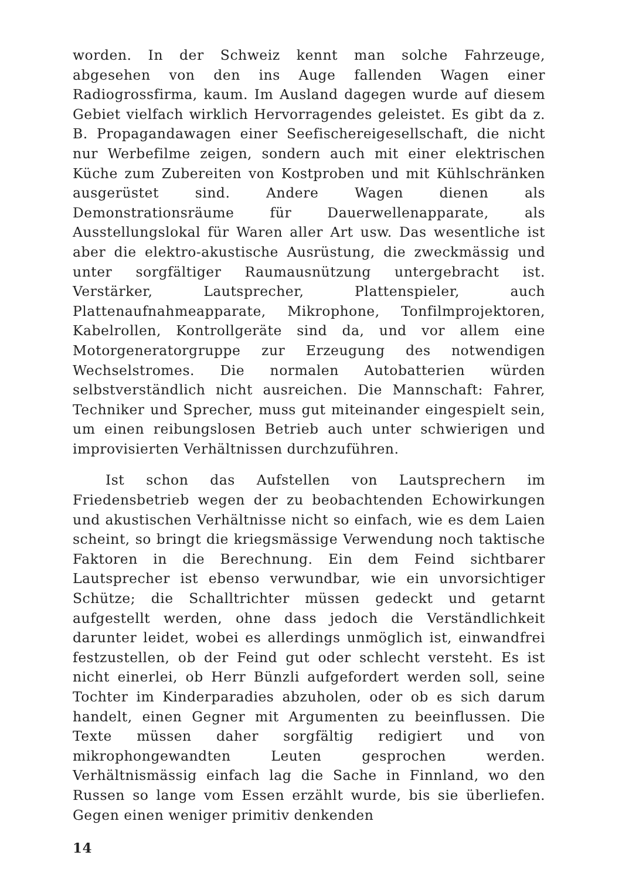worden. In der Schweiz kennt man solche Fahrzeuge, abgesehen von den ins Auge fallenden Wagen einer Radiogrossfirma, kaum. Im Ausland dagegen wurde auf diesem Gebiet vielfach wirklich Hervorragendes geleistet. Es gibt da z. B. Propagandawagen einer Seefischereigesellschaft, die nicht nur Werbefilme zeigen, sondern auch mit einer elektrischen Küche zum Zubereiten von Kostproben und mit Kühlschränken ausgerüstet sind. Andere Wagen dienen als Demonstrationsräume für Dauerwellenapparate, als Ausstellungslokal für Waren aller Art usw. Das wesentliche ist aber die elektro-akustische Ausrüstung, die zweckmässig und unter sorgfältiger Raumausnützung untergebracht ist. Verstärker, Lautsprecher, Plattenspieler, auch Plattenaufnahmeapparate, Mikrophone, Tonfilmprojektoren, Kabelrollen, Kontrollgeräte sind da, und vor allem eine Motorgeneratorgruppe zur Erzeugung des notwendigen Wechselstromes. Die normalen Autobatterien würden selbstverständlich nicht ausreichen. Die Mannschaft: Fahrer, Techniker und Sprecher, muss gut miteinander eingespielt sein, um einen reibungslosen Betrieb auch unter schwierigen und improvisierten Verhältnissen durchzuführen.
Ist schon das Aufstellen von Lautsprechern im Friedensbetrieb wegen der zu beobachtenden Echowirkungen und akustischen Verhältnisse nicht so einfach, wie es dem Laien scheint, so bringt die kriegsmässige Verwendung noch taktische Faktoren in die Berechnung. Ein dem Feind sichtbarer Lautsprecher ist ebenso verwundbar, wie ein unvorsichtiger Schütze; die Schalltrichter müssen gedeckt und getarnt aufgestellt werden, ohne dass jedoch die Verständlichkeit darunter leidet, wobei es allerdings unmöglich ist, einwandfrei festzustellen, ob der Feind gut oder schlecht versteht. Es ist nicht einerlei, ob Herr Bünzli aufgefordert werden soll, seine Tochter im Kinderparadies abzuholen, oder ob es sich darum handelt, einen Gegner mit Argumenten zu beeinflussen. Die Texte müssen daher sorgfältig redigiert und von mikrophongewandten Leuten gesprochen werden. Verhältnismässig einfach lag die Sache in Finnland, wo den Russen so lange vom Essen erzählt wurde, bis sie überliefen. Gegen einen weniger primitiv denkenden
14